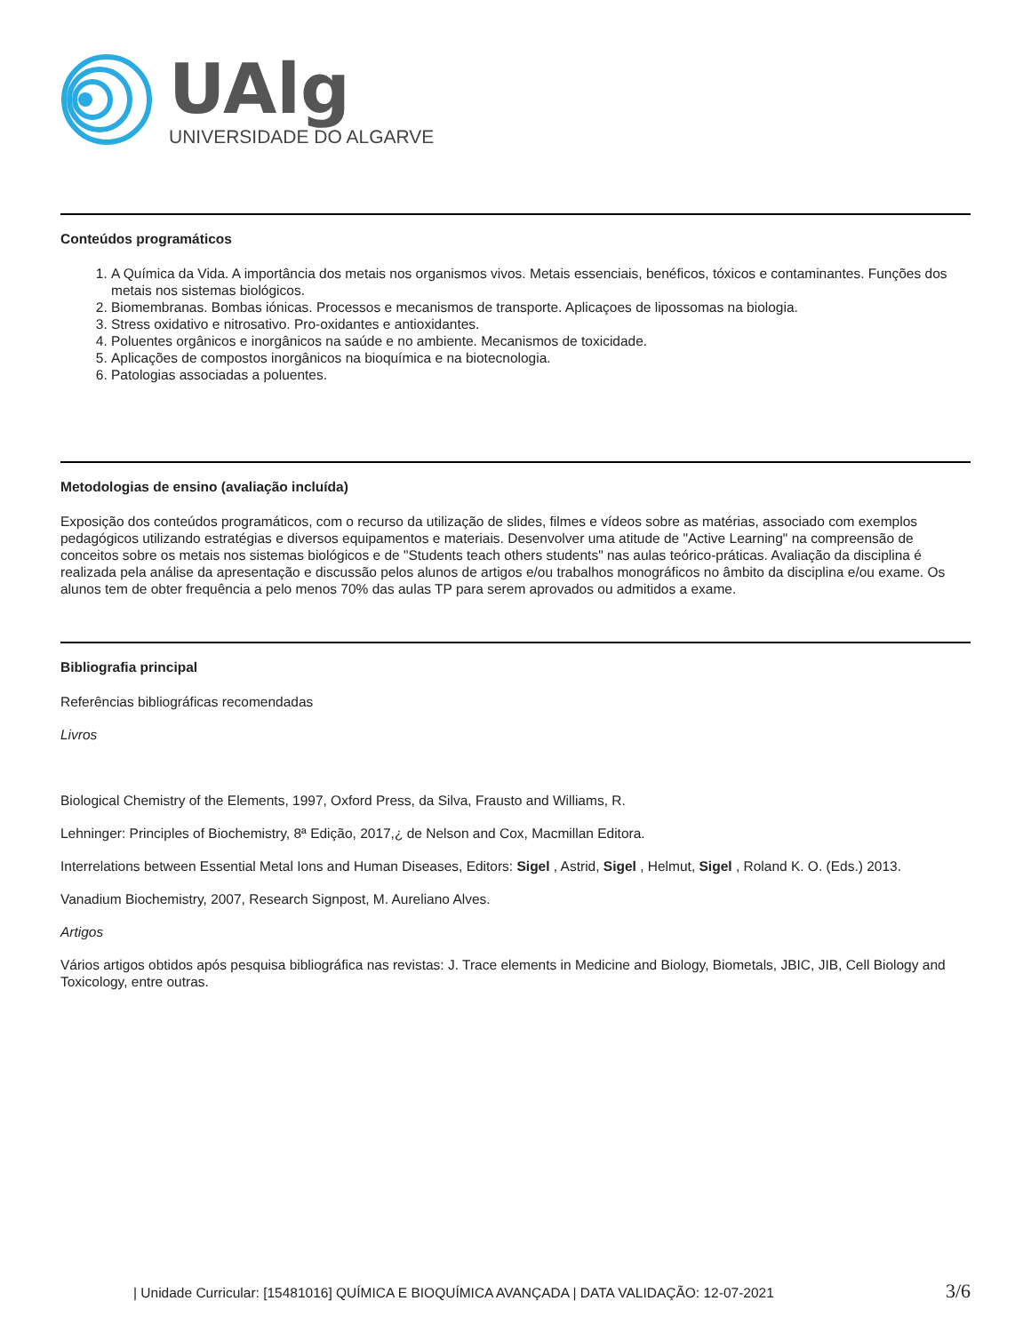UAlg
UNIVERSIDADE DO ALGARVE
Conteúdos programáticos
1. A Química da Vida. A importância dos metais nos organismos vivos. Metais essenciais, benéficos, tóxicos e contaminantes. Funções dos metais nos sistemas biológicos.
2. Biomembranas. Bombas iónicas. Processos e mecanismos de transporte. Aplicaçoes de lipossomas na biologia.
3. Stress oxidativo e nitrosativo. Pro-oxidantes e antioxidantes.
4. Poluentes orgânicos e inorgânicos na saúde e no ambiente. Mecanismos de toxicidade.
5. Aplicações de compostos inorgânicos na bioquímica e na biotecnologia.
6. Patologias associadas a poluentes.
Metodologias de ensino (avaliação incluída)
Exposição dos conteúdos programáticos, com o recurso da utilização de slides, filmes e vídeos sobre as matérias, associado com exemplos pedagógicos utilizando estratégias e diversos equipamentos e materiais. Desenvolver uma atitude de "Active Learning" na compreensão de conceitos sobre os metais nos sistemas biológicos e de "Students teach others students" nas aulas teórico-práticas. Avaliação da disciplina é realizada pela análise da apresentação e discussão pelos alunos de artigos e/ou trabalhos monográficos no âmbito da disciplina e/ou exame. Os alunos tem de obter frequência a pelo menos 70% das aulas TP para serem aprovados ou admitidos a exame.
Bibliografia principal
Referências bibliográficas recomendadas
Livros
Biological Chemistry of the Elements, 1997, Oxford Press, da Silva, Frausto and Williams, R.
Lehninger: Principles of Biochemistry, 8ª Edição, 2017,¿ de Nelson and Cox, Macmillan Editora.
Interrelations between Essential Metal Ions and Human Diseases, Editors: Sigel , Astrid, Sigel , Helmut, Sigel , Roland K. O. (Eds.) 2013.
Vanadium Biochemistry, 2007, Research Signpost, M. Aureliano Alves.
Artigos
Vários artigos obtidos após pesquisa bibliográfica nas revistas: J. Trace elements in Medicine and Biology, Biometals, JBIC, JIB, Cell Biology and Toxicology, entre outras.
| Unidade Curricular: [15481016] QUÍMICA E BIOQUÍMICA AVANÇADA | DATA VALIDAÇÃO: 12-07-2021 3/6